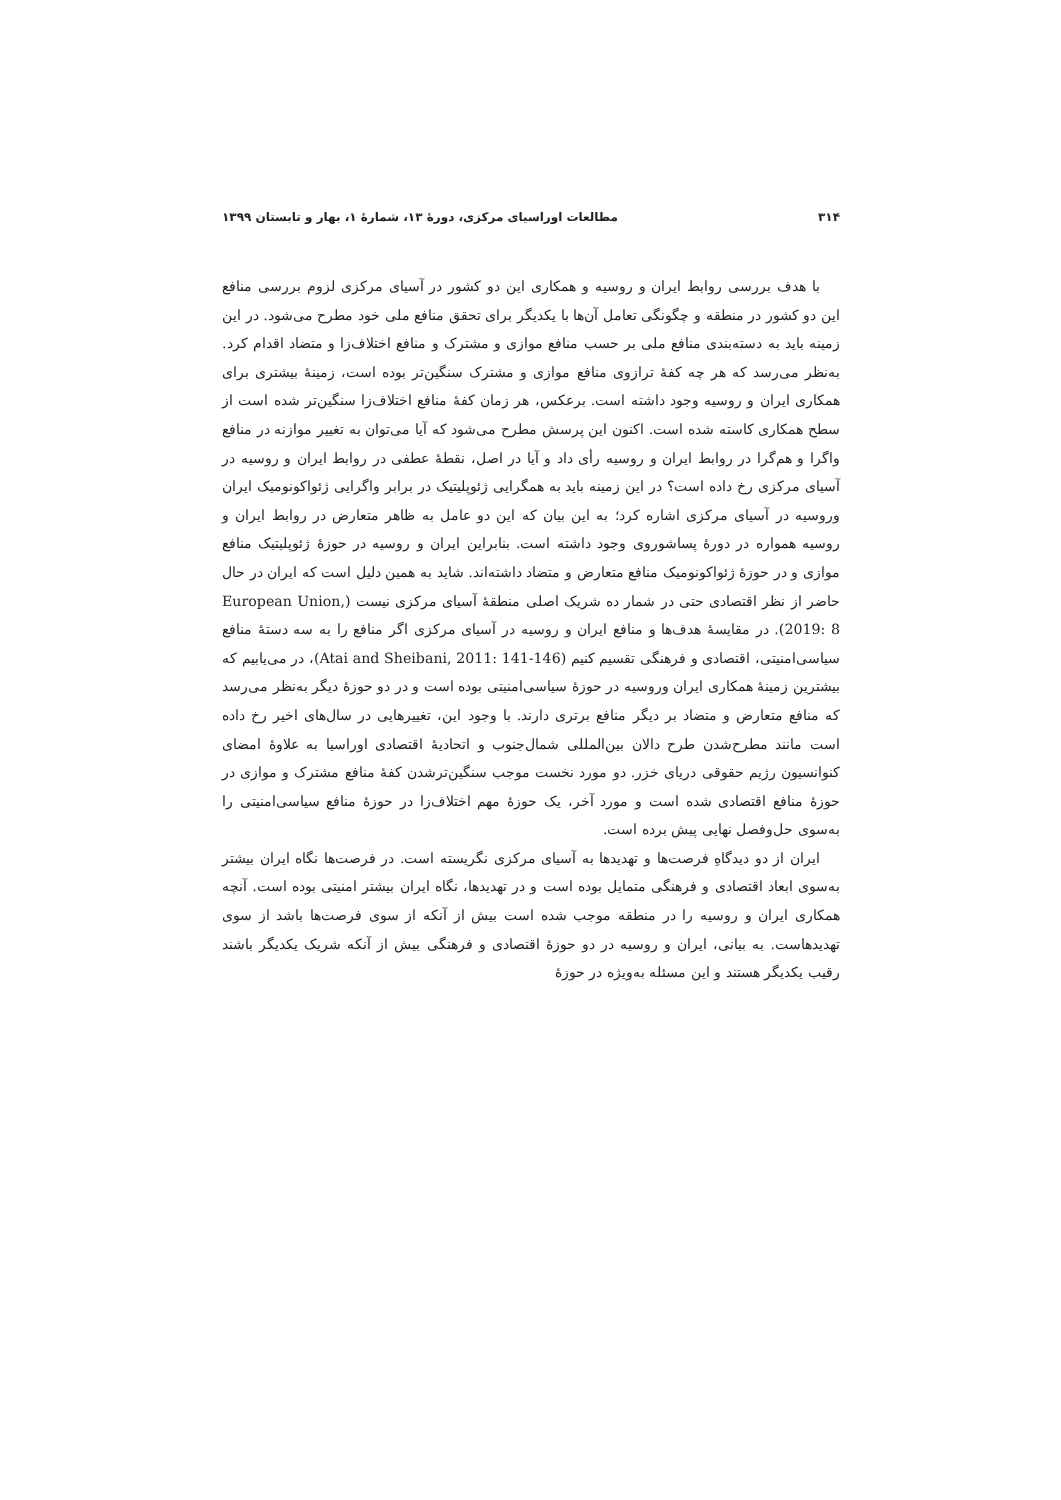۳۱۴ مطالعات اوراسیای مرکزی، دورهٔ ۱۳، شمارهٔ ۱، بهار و تابستان ۱۳۹۹
با هدف بررسی روابط ایران و روسیه و همکاری این دو کشور در آسیای مرکزی لزوم بررسی منافع این دو کشور در منطقه و چگونگی تعامل آن‌ها با یکدیگر برای تحقق منافع ملی خود مطرح می‌شود. در این زمینه باید به دسته‌بندی منافع ملی بر حسب منافع موازی و مشترک و منافع اختلاف‌زا و متضاد اقدام کرد. به‌نظر می‌رسد که هر چه کفهٔ ترازوی منافع موازی و مشترک سنگین‌تر بوده است، زمینهٔ بیشتری برای همکاری ایران و روسیه وجود داشته است. برعکس، هر زمان کفهٔ منافع اختلاف‌زا سنگین‌تر شده است از سطح همکاری کاسته شده است. اکنون این پرسش مطرح می‌شود که آیا می‌توان به تغییر موازنه در منافع واگرا و هم‌گرا در روابط ایران و روسیه رأی داد و آیا در اصل، نقطهٔ عطفی در روابط ایران و روسیه در آسیای مرکزی رخ داده است؟ در این زمینه باید به همگرایی ژئوپلیتیک در برابر واگرایی ژئواکونومیک ایران وروسیه در آسیای مرکزی اشاره کرد؛ به این بیان که این دو عامل به ظاهر متعارض در روابط ایران و روسیه همواره در دورهٔ پساشوروی وجود داشته است. بنابراین ایران و روسیه در حوزهٔ ژئوپلیتیک منافع موازی و در حوزهٔ ژئواکونومیک منافع متعارض و متضاد داشته‌اند. شاید به همین دلیل است که ایران در حال حاضر از نظر اقتصادی حتی در شمار ده شریک اصلی منطقهٔ آسیای مرکزی نیست (European Union, 2019: 8). در مقایسهٔ هدف‌ها و منافع ایران و روسیه در آسیای مرکزی اگر منافع را به سه دستهٔ منافع سیاسی‌امنیتی، اقتصادی و فرهنگی تقسیم کنیم (Atai and Sheibani, 2011: 141-146)، در می‌یابیم که بیشترین زمینهٔ همکاری ایران وروسیه در حوزهٔ سیاسی‌امنیتی بوده است و در دو حوزهٔ دیگر به‌نظر می‌رسد که منافع متعارض و متضاد بر دیگر منافع برتری دارند. با وجود این، تغییرهایی در سال‌های اخیر رخ داده است مانند مطرح‌شدن طرح دالان بین‌المللی شمال‌جنوب و اتحادیهٔ اقتصادی اوراسیا به علاوهٔ امضای کنوانسیون رژیم حقوقی دریای خزر. دو مورد نخست موجب سنگین‌ترشدن کفهٔ منافع مشترک و موازی در حوزهٔ منافع اقتصادی شده است و مورد آخر، یک حوزهٔ مهم اختلاف‌زا در حوزهٔ منافع سیاسی‌امنیتی را به‌سوی حل‌وفصل نهایی پیش برده است.
ایران از دو دیدگاهِ فرصت‌ها و تهدیدها به آسیای مرکزی نگریسته است. در فرصت‌ها نگاه ایران بیشتر به‌سوی ابعاد اقتصادی و فرهنگی متمایل بوده است و در تهدیدها، نگاه ایران بیشتر امنیتی بوده است. آنچه همکاری ایران و روسیه را در منطقه موجب شده است بیش از آنکه از سوی فرصت‌ها باشد از سوی تهدیدهاست. به بیانی، ایران و روسیه در دو حوزهٔ اقتصادی و فرهنگی بیش از آنکه شریک یکدیگر باشند رقیب یکدیگر هستند و این مسئله به‌ویژه در حوزهٔ